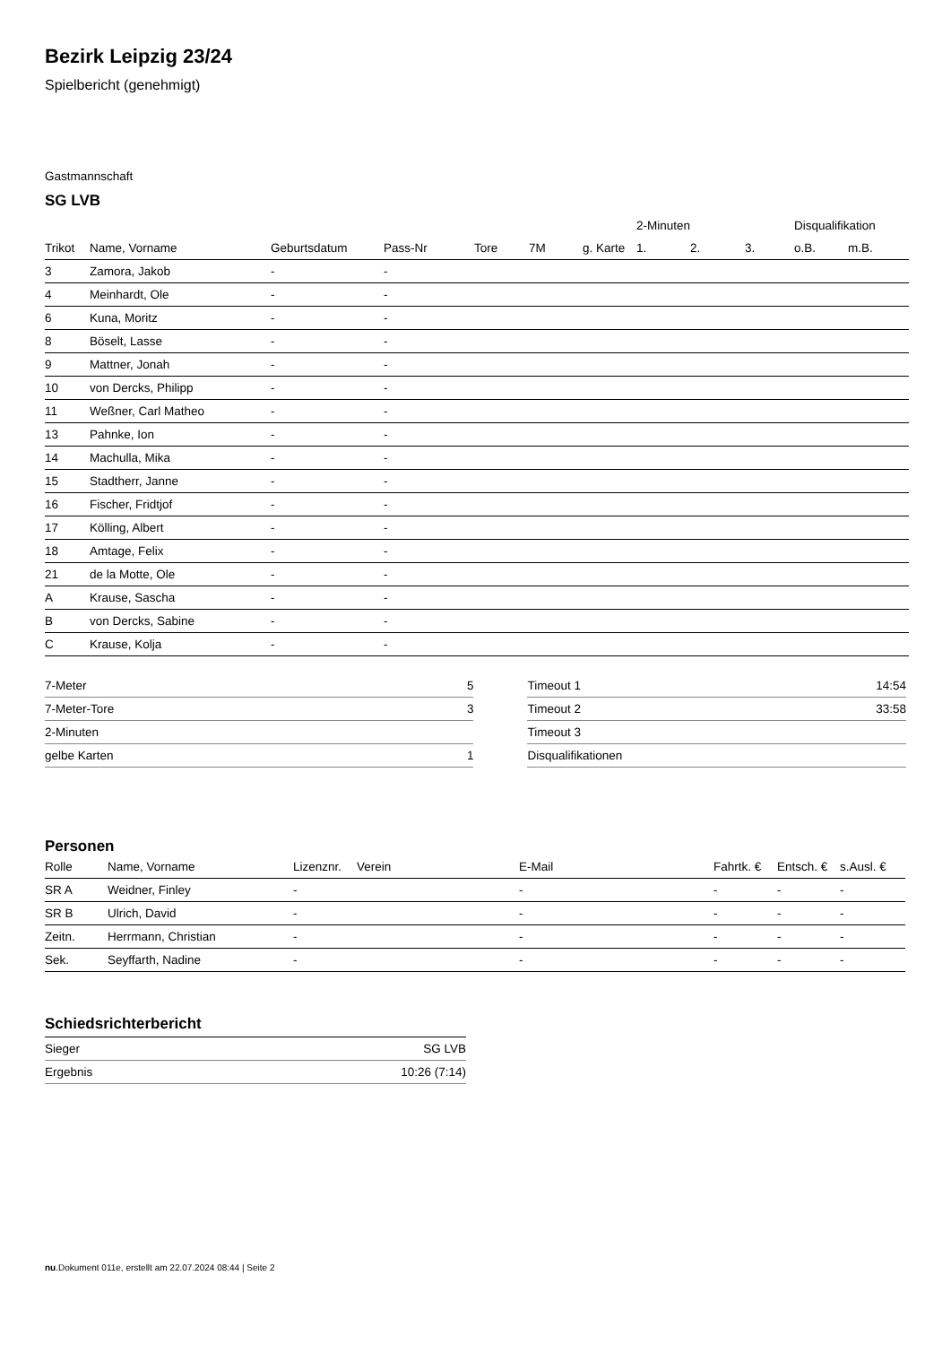Bezirk Leipzig 23/24
Spielbericht (genehmigt)
Gastmannschaft
SG LVB
| | | | | | | | 2-Minuten | | | Disqualifikation | |
| --- | --- | --- | --- | --- | --- | --- | --- | --- | --- | --- | --- |
| Trikot | Name, Vorname | Geburtsdatum | Pass-Nr | Tore | 7M | g. Karte | 1. | 2. | 3. | o.B. | m.B. |
| 3 | Zamora, Jakob | - | - | | | | | | | | |
| 4 | Meinhardt, Ole | - | - | | | | | | | | |
| 6 | Kuna, Moritz | - | - | | | | | | | | |
| 8 | Böselt, Lasse | - | - | | | | | | | | |
| 9 | Mattner, Jonah | - | - | | | | | | | | |
| 10 | von Dercks, Philipp | - | - | | | | | | | | |
| 11 | Weßner, Carl Matheo | - | - | | | | | | | | |
| 13 | Pahnke, Ion | - | - | | | | | | | | |
| 14 | Machulla, Mika | - | - | | | | | | | | |
| 15 | Stadtherr, Janne | - | - | | | | | | | | |
| 16 | Fischer, Fridtjof | - | - | | | | | | | | |
| 17 | Kölling, Albert | - | - | | | | | | | | |
| 18 | Amtage, Felix | - | - | | | | | | | | |
| 21 | de la Motte, Ole | - | - | | | | | | | | |
| A | Krause, Sascha | - | - | | | | | | | | |
| B | von Dercks, Sabine | - | - | | | | | | | | |
| C | Krause, Kolja | - | - | | | | | | | | |
| 7-Meter | 5 |
| 7-Meter-Tore | 3 |
| 2-Minuten | |
| gelbe Karten | 1 |
| Timeout 1 | 14:54 |
| Timeout 2 | 33:58 |
| Timeout 3 | |
| Disqualifikationen | |
Personen
| Rolle | Name, Vorname | Lizenznr. | Verein | E-Mail | Fahrtk. € | Entsch. € | s.Ausl. € |
| --- | --- | --- | --- | --- | --- | --- | --- |
| SR A | Weidner, Finley | - | | - | - | - | - |
| SR B | Ulrich, David | - | | - | - | - | - |
| Zeitn. | Herrmann, Christian | - | | - | - | - | - |
| Sek. | Seyffarth, Nadine | - | | - | - | - | - |
Schiedsrichterbericht
| Sieger | SG LVB |
| Ergebnis | 10:26 (7:14) |
nu.Dokument 011e, erstellt am 22.07.2024 08:44 | Seite 2